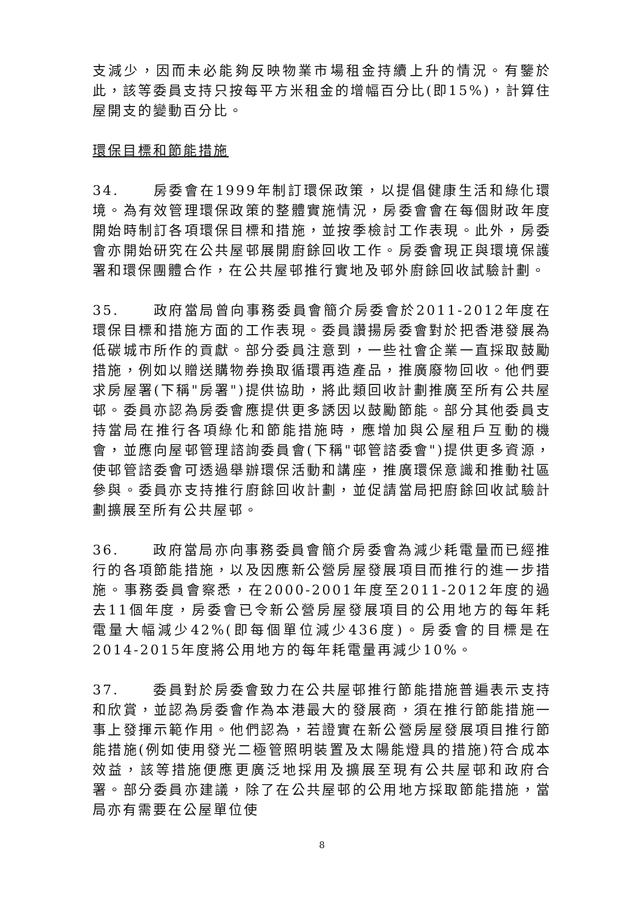支減少，因而未必能夠反映物業市場租金持續上升的情況。有鑒於此，該等委員支持只按每平方米租金的增幅百分比(即15%)，計算住屋開支的變動百分比。
環保目標和節能措施
34. 房委會在1999年制訂環保政策，以提倡健康生活和綠化環境。為有效管理環保政策的整體實施情況，房委會會在每個財政年度開始時制訂各項環保目標和措施，並按季檢討工作表現。此外，房委會亦開始研究在公共屋邨展開廚餘回收工作。房委會現正與環境保護署和環保團體合作，在公共屋邨推行實地及邨外廚餘回收試驗計劃。
35. 政府當局曾向事務委員會簡介房委會於2011-2012年度在環保目標和措施方面的工作表現。委員讚揚房委會對於把香港發展為低碳城市所作的貢獻。部分委員注意到，一些社會企業一直採取鼓勵措施，例如以贈送購物券換取循環再造產品，推廣廢物回收。他們要求房屋署(下稱"房署")提供協助，將此類回收計劃推廣至所有公共屋邨。委員亦認為房委會應提供更多誘因以鼓勵節能。部分其他委員支持當局在推行各項綠化和節能措施時，應增加與公屋租戶互動的機會，並應向屋邨管理諮詢委員會(下稱"邨管諮委會")提供更多資源，使邨管諮委會可透過舉辦環保活動和講座，推廣環保意識和推動社區參與。委員亦支持推行廚餘回收計劃，並促請當局把廚餘回收試驗計劃擴展至所有公共屋邨。
36. 政府當局亦向事務委員會簡介房委會為減少耗電量而已經推行的各項節能措施，以及因應新公營房屋發展項目而推行的進一步措施。事務委員會察悉，在2000-2001年度至2011-2012年度的過去11個年度，房委會已令新公營房屋發展項目的公用地方的每年耗電量大幅減少42%(即每個單位減少436度)。房委會的目標是在2014-2015年度將公用地方的每年耗電量再減少10%。
37. 委員對於房委會致力在公共屋邨推行節能措施普遍表示支持和欣賞，並認為房委會作為本港最大的發展商，須在推行節能措施一事上發揮示範作用。他們認為，若證實在新公營房屋發展項目推行節能措施(例如使用發光二極管照明裝置及太陽能燈具的措施)符合成本效益，該等措施便應更廣泛地採用及擴展至現有公共屋邨和政府合署。部分委員亦建議，除了在公共屋邨的公用地方採取節能措施，當局亦有需要在公屋單位使
8